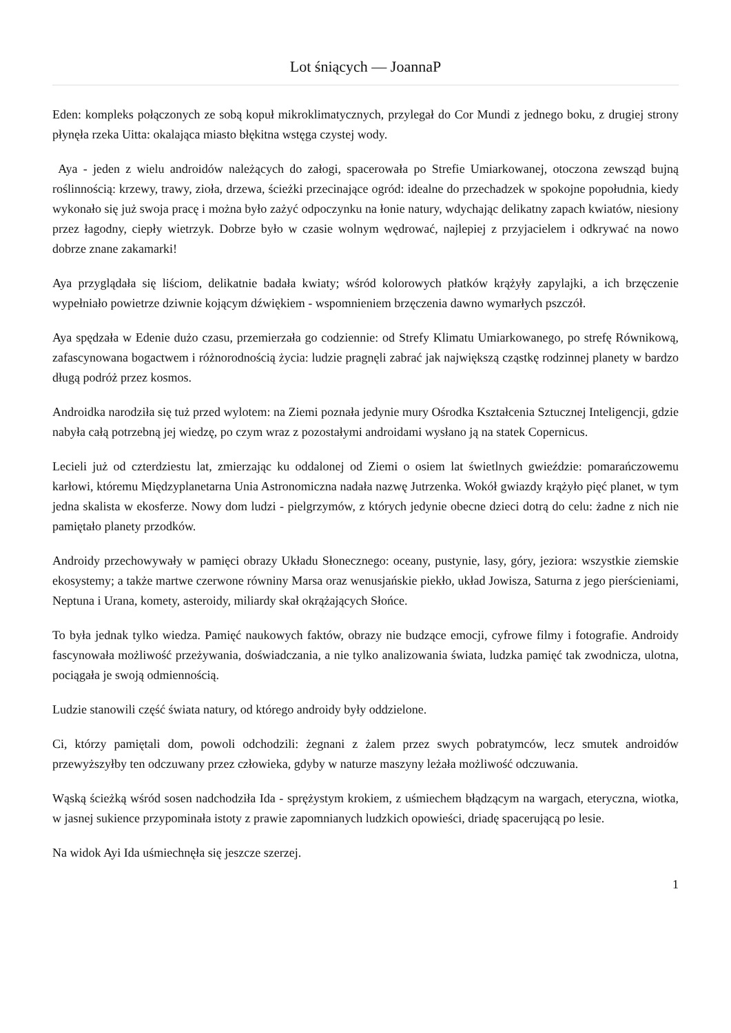Lot śniących — JoannaP
Eden: kompleks połączonych ze sobą kopuł mikroklimatycznych, przylegał do Cor Mundi z jednego boku, z drugiej strony płynęła rzeka Uitta: okalająca miasto błękitna wstęga czystej wody.
Aya - jeden z wielu androidów należących do załogi, spacerowała po Strefie Umiarkowanej, otoczona zewsząd bujną roślinnością: krzewy, trawy, zioła, drzewa, ścieżki przecinające ogród: idealne do przechadzek w spokojne popołudnia, kiedy wykonało się już swoja pracę i można było zażyć odpoczynku na łonie natury, wdychając delikatny zapach kwiatów, niesiony przez łagodny, ciepły wietrzyk. Dobrze było w czasie wolnym wędrować, najlepiej z przyjacielem i odkrywać na nowo dobrze znane zakamarki!
Aya przyglądała się liściom, delikatnie badała kwiaty; wśród kolorowych płatków krążyły zapylajki, a ich brzęczenie wypełniało powietrze dziwnie kojącym dźwiękiem - wspomnieniem brzęczenia dawno wymarłych pszczół.
Aya spędzała w Edenie dużo czasu, przemierzała go codziennie: od Strefy Klimatu Umiarkowanego, po strefę Równikową, zafascynowana bogactwem i różnorodnością życia: ludzie pragnęli zabrać jak największą cząstkę rodzinnej planety w bardzo długą podróż przez kosmos.
Androidka narodziła się tuż przed wylotem: na Ziemi poznała jedynie mury Ośrodka Kształcenia Sztucznej Inteligencji, gdzie nabyła całą potrzebną jej wiedzę, po czym wraz z pozostałymi androidami wysłano ją na statek Copernicus.
Lecieli już od czterdziestu lat, zmierzając ku oddalonej od Ziemi o osiem lat świetlnych gwieździe: pomarańczowemu karłowi, któremu Międzyplanetarna Unia Astronomiczna nadała nazwę Jutrzenka. Wokół gwiazdy krążyło pięć planet, w tym jedna skalista w ekosferze. Nowy dom ludzi - pielgrzymów, z których jedynie obecne dzieci dotrą do celu: żadne z nich nie pamiętało planety przodków.
Androidy przechowywały w pamięci obrazy Układu Słonecznego: oceany, pustynie, lasy, góry, jeziora: wszystkie ziemskie ekosystemy; a także martwe czerwone równiny Marsa oraz wenusjańskie piekło, układ Jowisza, Saturna z jego pierścieniami, Neptuna i Urana, komety, asteroidy, miliardy skał okrążających Słońce.
To była jednak tylko wiedza. Pamięć naukowych faktów, obrazy nie budzące emocji, cyfrowe filmy i fotografie. Androidy fascynowała możliwość przeżywania, doświadczania, a nie tylko analizowania świata, ludzka pamięć tak zwodnicza, ulotna, pociągała je swoją odmiennością.
Ludzie stanowili część świata natury, od którego androidy były oddzielone.
Ci, którzy pamiętali dom, powoli odchodzili: żegnani z żalem przez swych pobratymców, lecz smutek androidów przewyższyłby ten odczuwany przez człowieka, gdyby w naturze maszyny leżała możliwość odczuwania.
Wąską ścieżką wśród sosen nadchodziła Ida - sprężystym krokiem, z uśmiechem błądzącym na wargach, eteryczna, wiotka, w jasnej sukience przypominała istoty z prawie zapomnianych ludzkich opowieści, driadę spacerującą po lesie.
Na widok Ayi Ida uśmiechnęła się jeszcze szerzej.
1